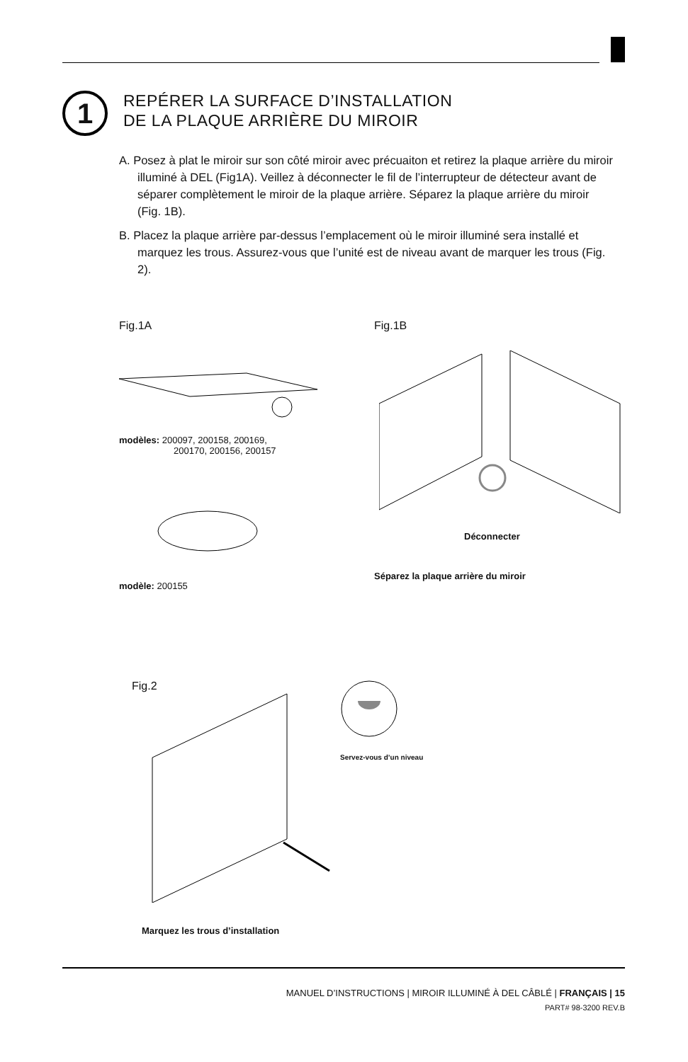1
REPÉRER LA SURFACE D’INSTALLATION
DE LA PLAQUE ARRIÈRE DU MIROIR
A. Posez à plat le miroir sur son côté miroir avec précuaiton et retirez la plaque arrière du miroir illuminé à DEL (Fig1A). Veillez à déconnecter le fil de l’interrupteur de détecteur avant de séparer complètement le miroir de la plaque arrière. Séparez la plaque arrière du miroir (Fig. 1B).
B. Placez la plaque arrière par-dessus l’emplacement où le miroir illuminé sera installé et marquez les trous. Assurez-vous que l’unité est de niveau avant de marquer les trous (Fig. 2).
Fig.1A Fig.1B
modèles: 200097, 200158, 200169,
200170, 200156, 200157
modèle: 200155
Déconnecter
Séparez la plaque arrière du miroir
Fig.2
Servez-vous d’un niveau
Marquez les trous d’installation
MANUEL D’INSTRUCTIONS | MIROIR ILLUMINÉ À DEL CÂBLÉ | FRANÇAIS | 15
PART# 98-3200 REV.B